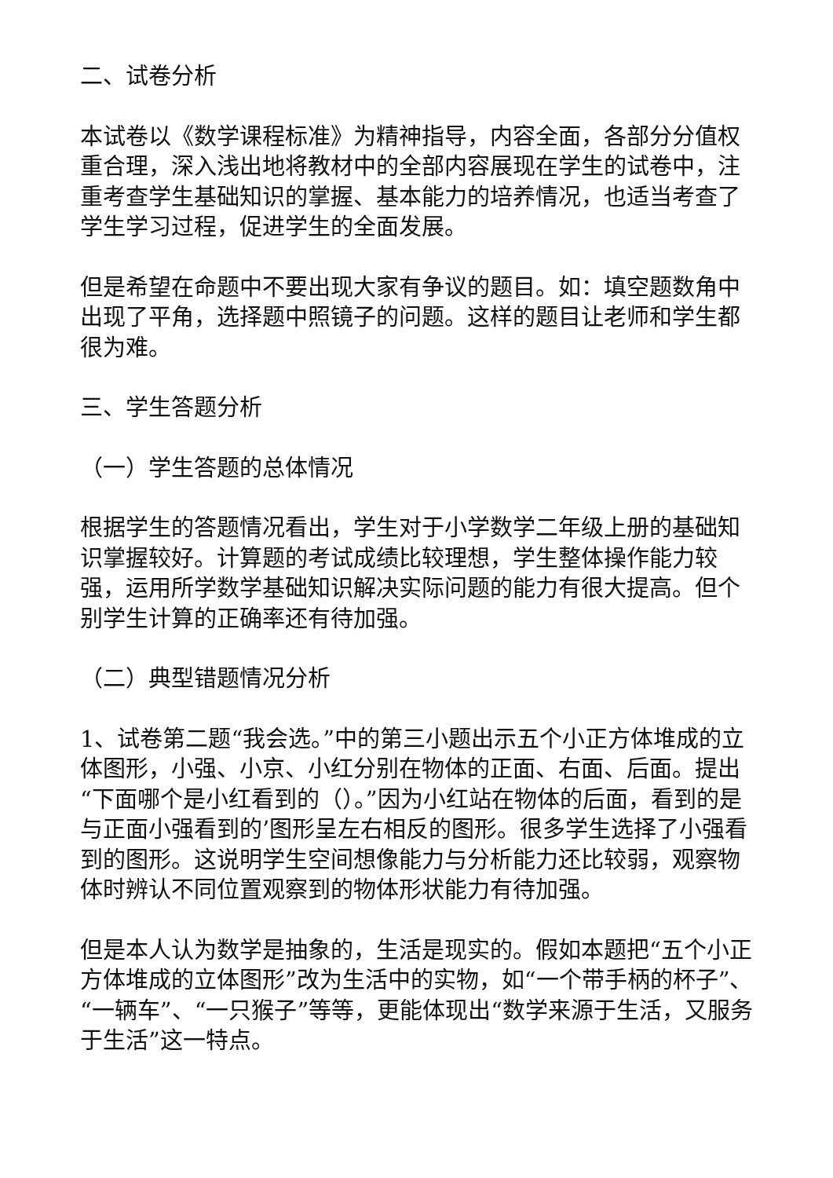二、试卷分析
本试卷以《数学课程标准》为精神指导，内容全面，各部分分值权重合理，深入浅出地将教材中的全部内容展现在学生的试卷中，注重考查学生基础知识的掌握、基本能力的培养情况，也适当考查了学生学习过程，促进学生的全面发展。
但是希望在命题中不要出现大家有争议的题目。如：填空题数角中出现了平角，选择题中照镜子的问题。这样的题目让老师和学生都很为难。
三、学生答题分析
（一）学生答题的总体情况
根据学生的答题情况看出，学生对于小学数学二年级上册的基础知识掌握较好。计算题的考试成绩比较理想，学生整体操作能力较强，运用所学数学基础知识解决实际问题的能力有很大提高。但个别学生计算的正确率还有待加强。
（二）典型错题情况分析
1、试卷第二题“我会选。”中的第三小题出示五个小正方体堆成的立体图形，小强、小京、小红分别在物体的正面、右面、后面。提出“下面哪个是小红看到的（）。”因为小红站在物体的后面，看到的是与正面小强看到的’图形呈左右相反的图形。很多学生选择了小强看到的图形。这说明学生空间想像能力与分析能力还比较弱，观察物体时辨认不同位置观察到的物体形状能力有待加强。
但是本人认为数学是抽象的，生活是现实的。假如本题把“五个小正方体堆成的立体图形”改为生活中的实物，如“一个带手柄的杯子”、“一辆车”、“一只猴子”等等，更能体现出“数学来源于生活，又服务于生活”这一特点。